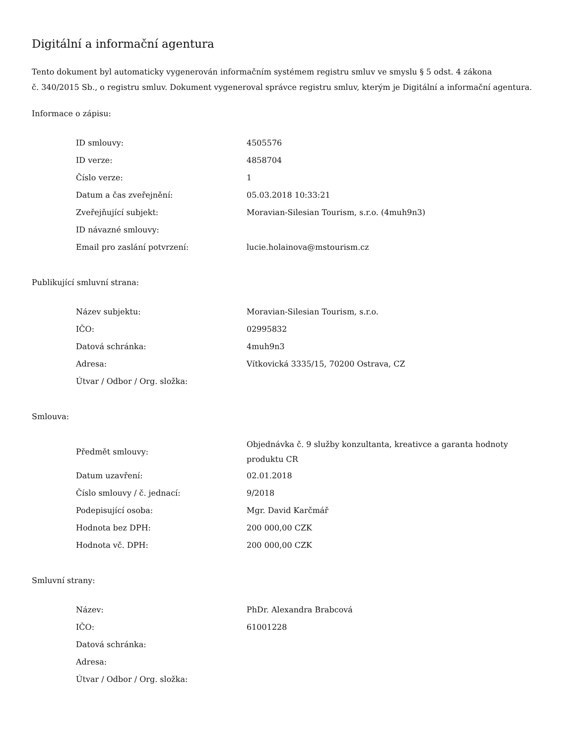Digitální a informační agentura
Tento dokument byl automaticky vygenerován informačním systémem registru smluv ve smyslu § 5 odst. 4 zákona
č. 340/2015 Sb., o registru smluv. Dokument vygeneroval správce registru smluv, kterým je Digitální a informační agentura.
Informace o zápisu:
| ID smlouvy: | 4505576 |
| ID verze: | 4858704 |
| Číslo verze: | 1 |
| Datum a čas zveřejnění: | 05.03.2018 10:33:21 |
| Zveřejňující subjekt: | Moravian-Silesian Tourism, s.r.o. (4muh9n3) |
| ID návazné smlouvy: | |
| Email pro zaslání potvrzení: | lucie.holainova@mstourism.cz |
Publikující smluvní strana:
| Název subjektu: | Moravian-Silesian Tourism, s.r.o. |
| IČO: | 02995832 |
| Datová schránka: | 4muh9n3 |
| Adresa: | Vítkovická 3335/15, 70200 Ostrava, CZ |
| Útvar / Odbor / Org. složka: | |
Smlouva:
| Předmět smlouvy: | Objednávka č. 9 služby konzultanta, kreativce a garanta hodnoty produktu CR |
| Datum uzavření: | 02.01.2018 |
| Číslo smlouvy / č. jednací: | 9/2018 |
| Podepisující osoba: | Mgr. David Karčmář |
| Hodnota bez DPH: | 200 000,00 CZK |
| Hodnota vč. DPH: | 200 000,00 CZK |
Smluvní strany:
| Název: | PhDr. Alexandra Brabcová |
| IČO: | 61001228 |
| Datová schránka: | |
| Adresa: | |
| Útvar / Odbor / Org. složka: | |